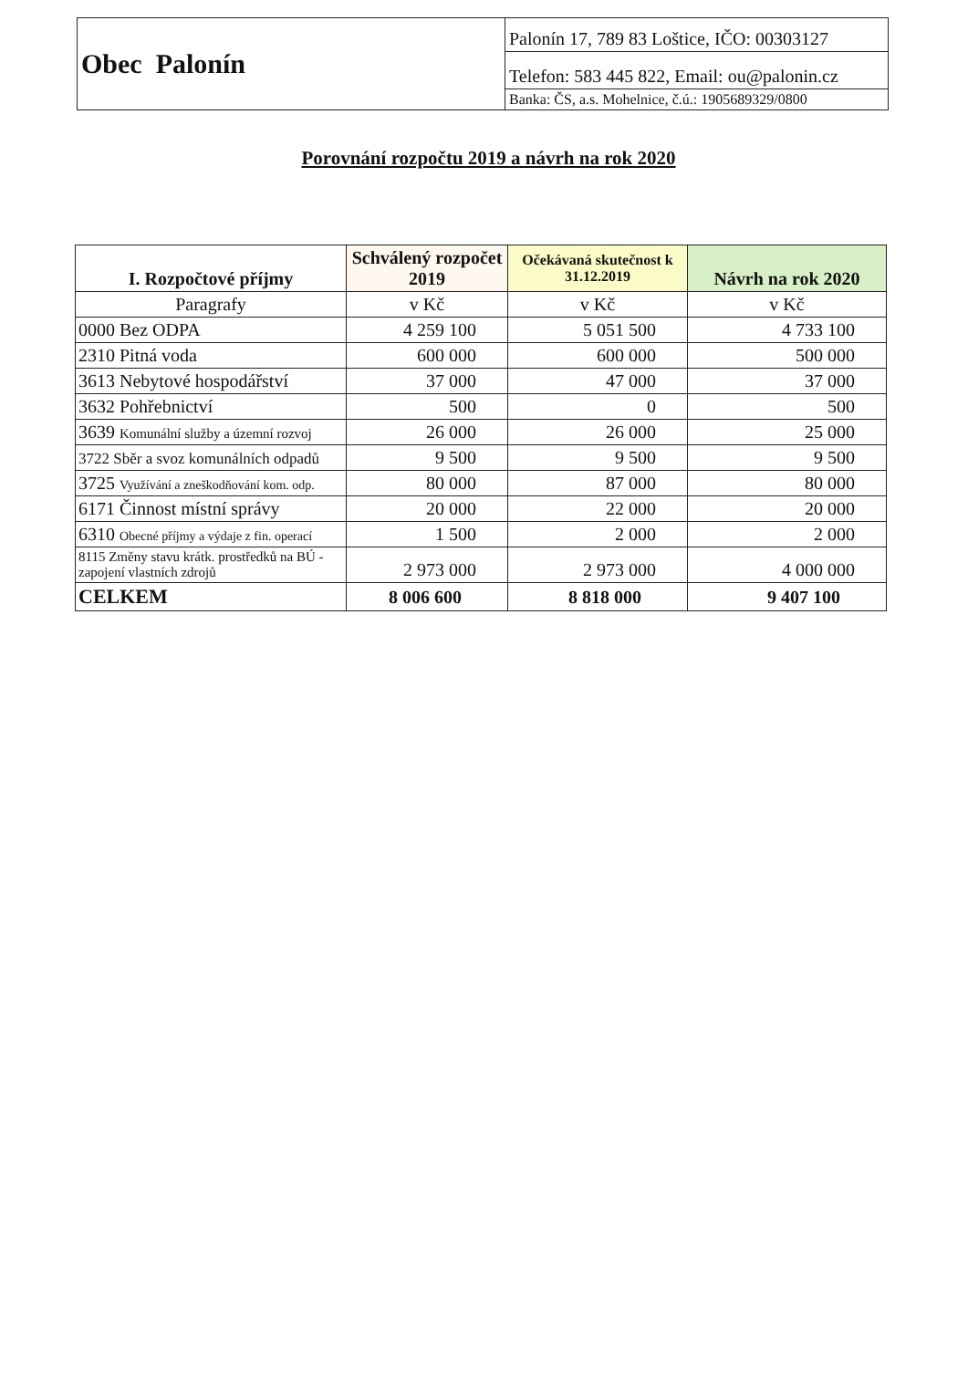| Obec Palonín | Palonín 17, 789 83 Loštice, IČO: 00303127 |
| | Telefon: 583 445 822, Email: ou@palonin.cz |
| | Banka: ČS, a.s. Mohelnice, č.ú.: 1905689329/0800 |
Porovnání rozpočtu 2019 a návrh na rok 2020
| I. Rozpočtové příjmy | Schválený rozpočet 2019 | Očekávaná skutečnost k 31.12.2019 | Návrh na rok 2020 |
| --- | --- | --- | --- |
| Paragrafy | v Kč | v Kč | v Kč |
| 0000 Bez ODPA | 4 259 100 | 5 051 500 | 4 733 100 |
| 2310 Pitná voda | 600 000 | 600 000 | 500 000 |
| 3613 Nebytové hospodářství | 37 000 | 47 000 | 37 000 |
| 3632 Pohřebnictví | 500 | 0 | 500 |
| 3639 Komunální služby a územní rozvoj | 26 000 | 26 000 | 25 000 |
| 3722 Sběr a svoz komunálních odpadů | 9 500 | 9 500 | 9 500 |
| 3725 Využívání a zneškodňování kom. odp. | 80 000 | 87 000 | 80 000 |
| 6171 Činnost místní správy | 20 000 | 22 000 | 20 000 |
| 6310 Obecné příjmy a výdaje z fin. operací | 1 500 | 2 000 | 2 000 |
| 8115 Změny stavu krátk. prostředků na BÚ - zapojení vlastních zdrojů | 2 973 000 | 2 973 000 | 4 000 000 |
| CELKEM | 8 006 600 | 8 818 000 | 9 407 100 |